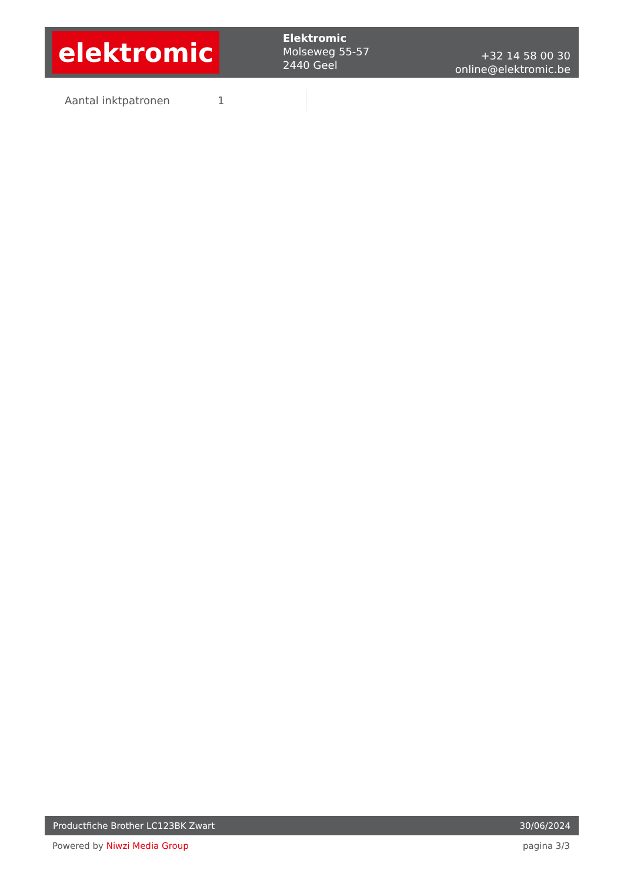elektromic
Elektromic
Molseweg 55-57
2440 Geel
+32 14 58 00 30
online@elektromic.be
| Aantal inktpatronen | 1 |
Productfiche Brother LC123BK Zwart 30/06/2024
Powered by Niwzi Media Group pagina 3/3